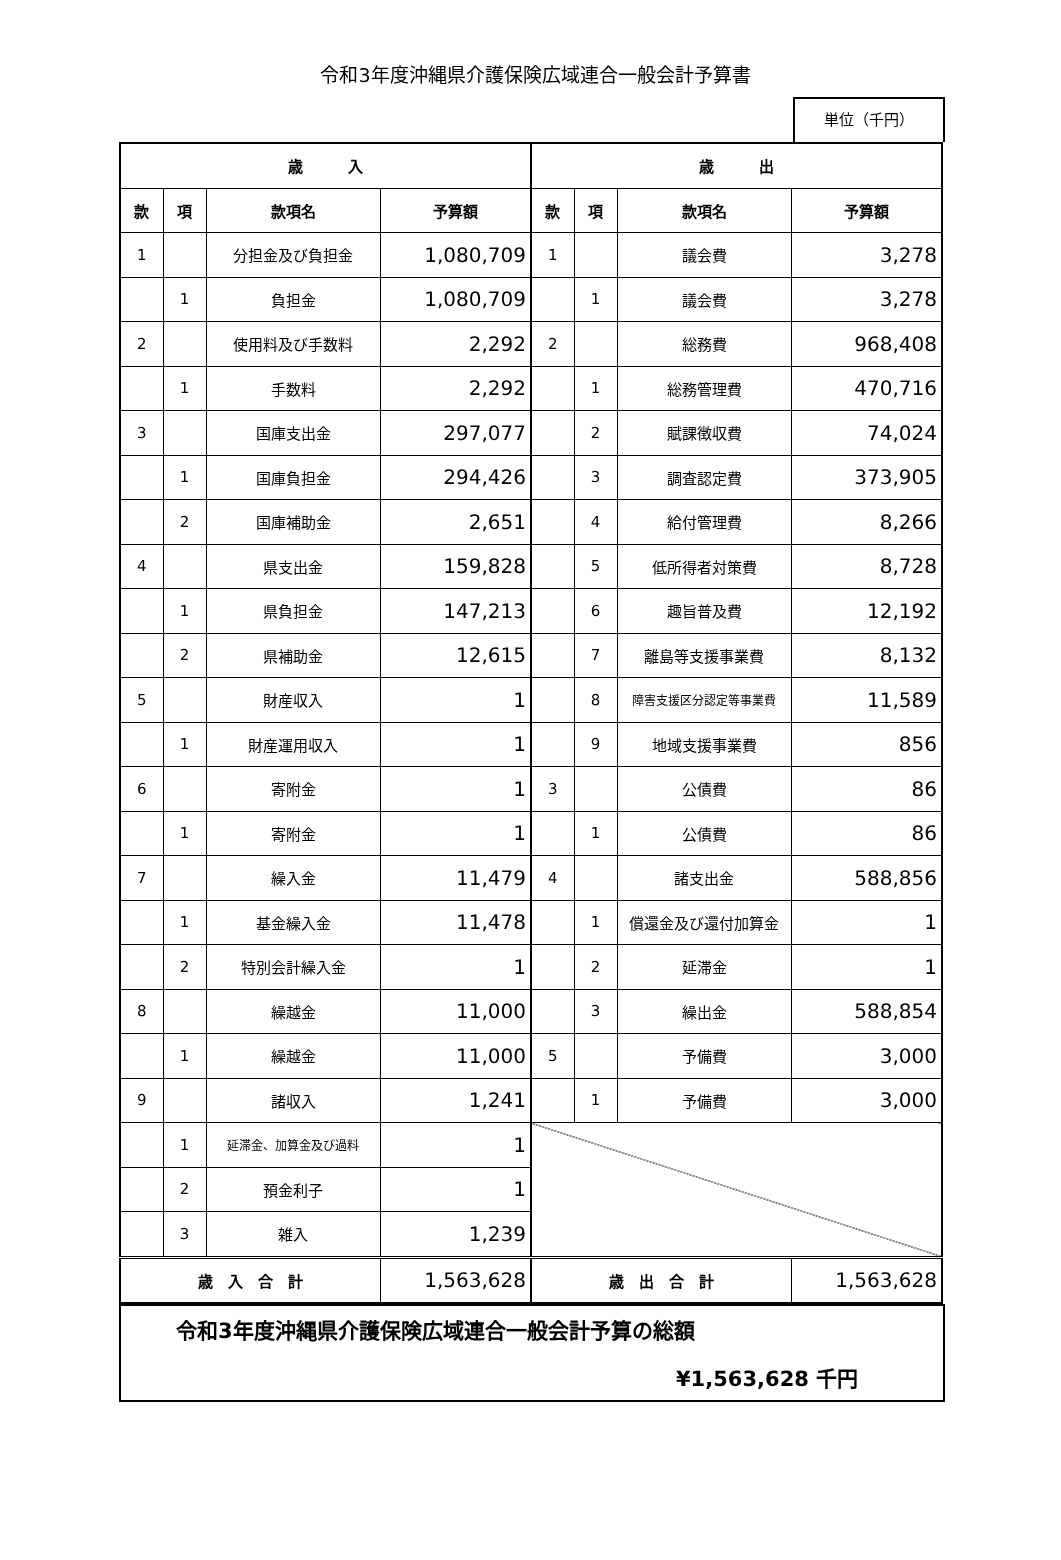令和3年度沖縄県介護保険広域連合一般会計予算書
単位（千円）
| 歳 入 | | | | 歳 出 | | | |
| --- | --- | --- | --- | --- | --- | --- | --- |
| 款 | 項 | 款項名 | 予算額 | 款 | 項 | 款項名 | 予算額 |
| 1 | | 分担金及び負担金 | 1,080,709 | 1 | | 議会費 | 3,278 |
| | 1 | 負担金 | 1,080,709 | | 1 | 議会費 | 3,278 |
| 2 | | 使用料及び手数料 | 2,292 | 2 | | 総務費 | 968,408 |
| | 1 | 手数料 | 2,292 | | 1 | 総務管理費 | 470,716 |
| 3 | | 国庫支出金 | 297,077 | | 2 | 賦課徴収費 | 74,024 |
| | 1 | 国庫負担金 | 294,426 | | 3 | 調査認定費 | 373,905 |
| | 2 | 国庫補助金 | 2,651 | | 4 | 給付管理費 | 8,266 |
| 4 | | 県支出金 | 159,828 | | 5 | 低所得者対策費 | 8,728 |
| | 1 | 県負担金 | 147,213 | | 6 | 趣旨普及費 | 12,192 |
| | 2 | 県補助金 | 12,615 | | 7 | 離島等支援事業費 | 8,132 |
| 5 | | 財産収入 | 1 | | 8 | 障害支援区分認定等事業費 | 11,589 |
| | 1 | 財産運用収入 | 1 | | 9 | 地域支援事業費 | 856 |
| 6 | | 寄附金 | 1 | 3 | | 公債費 | 86 |
| | 1 | 寄附金 | 1 | | 1 | 公債費 | 86 |
| 7 | | 繰入金 | 11,479 | 4 | | 諸支出金 | 588,856 |
| | 1 | 基金繰入金 | 11,478 | | 1 | 償還金及び還付加算金 | 1 |
| | 2 | 特別会計繰入金 | 1 | | 2 | 延滞金 | 1 |
| 8 | | 繰越金 | 11,000 | | 3 | 繰出金 | 588,854 |
| | 1 | 繰越金 | 11,000 | 5 | | 予備費 | 3,000 |
| 9 | | 諸収入 | 1,241 | | 1 | 予備費 | 3,000 |
| | 1 | 延滞金、加算金及び過料 | 1 | | | | |
| | 2 | 預金利子 | 1 | | | | |
| | 3 | 雑入 | 1,239 | | | | |
| 歳 入 合 計 | | | 1,563,628 | 歳 出 合 計 | | | 1,563,628 |
令和3年度沖縄県介護保険広域連合一般会計予算の総額
¥1,563,628 千円